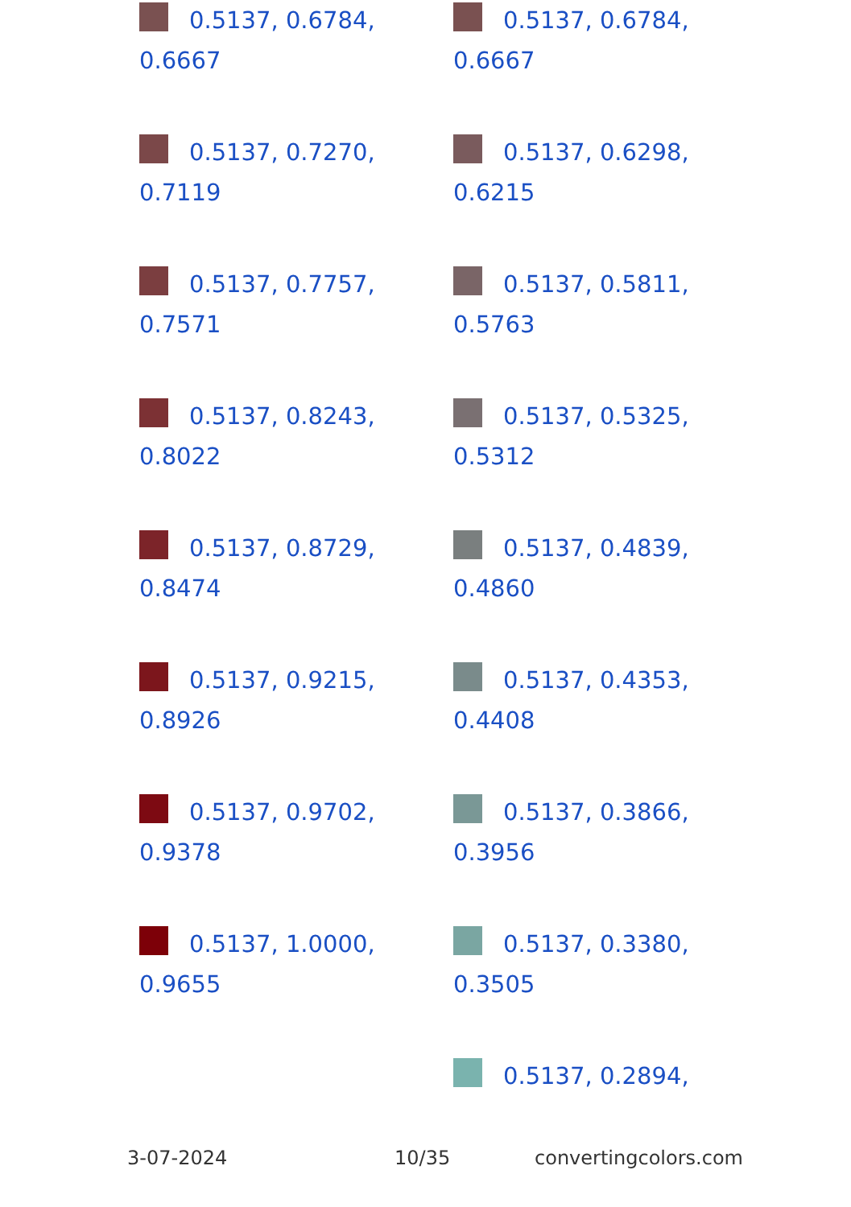0.5137, 0.6784,
0.6667
0.5137, 0.7270,
0.7119
0.5137, 0.7757,
0.7571
0.5137, 0.8243,
0.8022
0.5137, 0.8729,
0.8474
0.5137, 0.9215,
0.8926
0.5137, 0.9702,
0.9378
0.5137, 1.0000,
0.9655
0.5137, 0.6784,
0.6667
0.5137, 0.6298,
0.6215
0.5137, 0.5811,
0.5763
0.5137, 0.5325,
0.5312
0.5137, 0.4839,
0.4860
0.5137, 0.4353,
0.4408
0.5137, 0.3866,
0.3956
0.5137, 0.3380,
0.3505
0.5137, 0.2894,
3-07-2024 10/35 convertingcolors.com